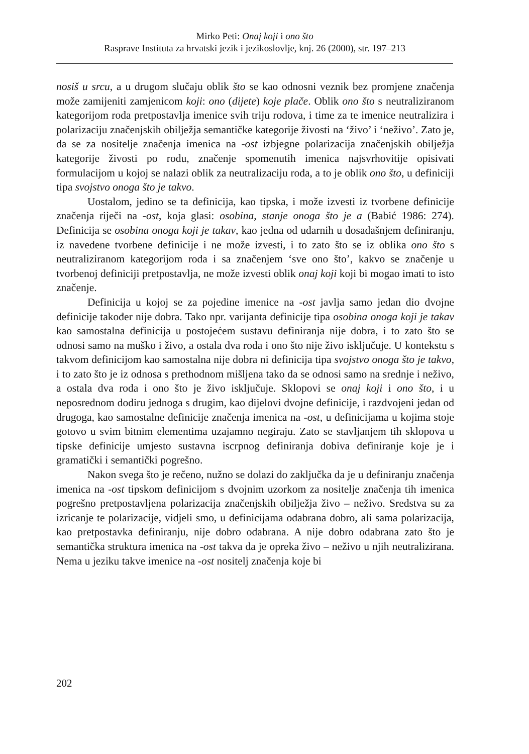Mirko Peti: Onaj koji i ono što
Rasprave Instituta za hrvatski jezik i jezikoslovlje, knj. 26 (2000), str. 197–213
nosiš u srcu, a u drugom slučaju oblik što se kao odnosni veznik bez promjene značenja može zamijeniti zamjenicom koji: ono (dijete) koje plače. Oblik ono što s neutraliziranom kategorijom roda pretpostavlja imenice svih triju rodova, i time za te imenice neutralizira i polarizaciju značenjskih obilježja semantičke kategorije živosti na ‘živo’ i ‘neživo’. Zato je, da se za nositelje značenja imenica na -ost izbjegne polarizacija značenjskih obilježja kategorije živosti po rodu, značenje spomenutih imenica najsvrhovitije opisivati formulacijom u kojoj se nalazi oblik za neutralizaciju roda, a to je oblik ono što, u definiciji tipa svojstvo onoga što je takvo.
Uostalom, jedino se ta definicija, kao tipska, i može izvesti iz tvorbene definicije značenja riječi na -ost, koja glasi: osobina, stanje onoga što je a (Babić 1986: 274). Definicija se osobina onoga koji je takav, kao jedna od udarnih u dosadašnjem definiranju, iz navedene tvorbene definicije i ne može izvesti, i to zato što se iz oblika ono što s neutraliziranom kategorijom roda i sa značenjem ‘sve ono što’, kakvo se značenje u tvorbenoj definiciji pretpostavlja, ne može izvesti oblik onaj koji koji bi mogao imati to isto značenje.
Definicija u kojoj se za pojedine imenice na -ost javlja samo jedan dio dvojne definicije također nije dobra. Tako npr. varijanta definicije tipa osobina onoga koji je takav kao samostalna definicija u postojećem sustavu definiranja nije dobra, i to zato što se odnosi samo na muško i živo, a ostala dva roda i ono što nije živo isključuje. U kontekstu s takvom definicijom kao samostalna nije dobra ni definicija tipa svojstvo onoga što je takvo, i to zato što je iz odnosa s prethodnom mišljena tako da se odnosi samo na srednje i neživo, a ostala dva roda i ono što je živo isključuje. Sklopovi se onaj koji i ono što, i u neposrednom dodiru jednoga s drugim, kao dijelovi dvojne definicije, i razdvojeni jedan od drugoga, kao samostalne definicije značenja imenica na -ost, u definicijama u kojima stoje gotovo u svim bitnim elementima uzajamno negiraju. Zato se stavljanjem tih sklopova u tipske definicije umjesto sustavna iscrpnog definiranja dobiva definiranje koje je i gramatički i semantički pogrešno.
Nakon svega što je rečeno, nužno se dolazi do zaključka da je u definiranju značenja imenica na -ost tipskom definicijom s dvojnim uzorkom za nositelje značenja tih imenica pogrešno pretpostavljena polarizacija značenjskih obilježja živo – neživo. Sredstva su za izricanje te polarizacije, vidjeli smo, u definicijama odabrana dobro, ali sama polarizacija, kao pretpostavka definiranju, nije dobro odabrana. A nije dobro odabrana zato što je semantička struktura imenica na -ost takva da je opreka živo – neživo u njih neutralizirana. Nema u jeziku takve imenice na -ost nositelj značenja koje bi
202